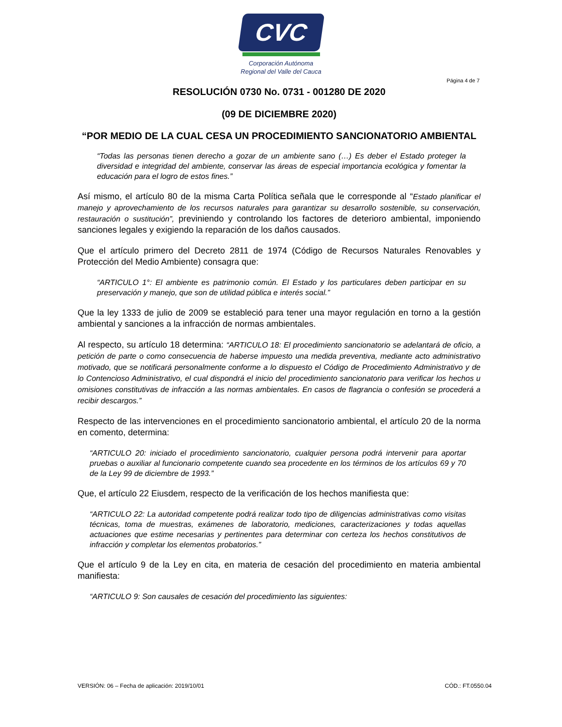CVC
Corporación Autónoma
Regional del Valle del Cauca
Página 4 de 7
RESOLUCIÓN 0730 No. 0731 - 001280 DE 2020
(09 DE DICIEMBRE 2020)
“POR MEDIO DE LA CUAL CESA UN PROCEDIMIENTO SANCIONATORIO AMBIENTAL
“Todas las personas tienen derecho a gozar de un ambiente sano (…) Es deber el Estado proteger la diversidad e integridad del ambiente, conservar las áreas de especial importancia ecológica y fomentar la educación para el logro de estos fines.”
Así mismo, el artículo 80 de la misma Carta Política señala que le corresponde al “Estado planificar el manejo y aprovechamiento de los recursos naturales para garantizar su desarrollo sostenible, su conservación, restauración o sustitución”, previniendo y controlando los factores de deterioro ambiental, imponiendo sanciones legales y exigiendo la reparación de los daños causados.
Que el artículo primero del Decreto 2811 de 1974 (Código de Recursos Naturales Renovables y Protección del Medio Ambiente) consagra que:
“ARTICULO 1°: El ambiente es patrimonio común. El Estado y los particulares deben participar en su preservación y manejo, que son de utilidad pública e interés social.”
Que la ley 1333 de julio de 2009 se estableció para tener una mayor regulación en torno a la gestión ambiental y sanciones a la infracción de normas ambientales.
Al respecto, su artículo 18 determina: “ARTICULO 18: El procedimiento sancionatorio se adelantará de oficio, a petición de parte o como consecuencia de haberse impuesto una medida preventiva, mediante acto administrativo motivado, que se notificará personalmente conforme a lo dispuesto el Código de Procedimiento Administrativo y de lo Contencioso Administrativo, el cual dispondrá el inicio del procedimiento sancionatorio para verificar los hechos u omisiones constitutivas de infracción a las normas ambientales. En casos de flagrancia o confesión se procederá a recibir descargos.”
Respecto de las intervenciones en el procedimiento sancionatorio ambiental, el artículo 20 de la norma en comento, determina:
“ARTICULO 20: iniciado el procedimiento sancionatorio, cualquier persona podrá intervenir para aportar pruebas o auxiliar al funcionario competente cuando sea procedente en los términos de los artículos 69 y 70 de la Ley 99 de diciembre de 1993.”
Que, el artículo 22 Eiusdem, respecto de la verificación de los hechos manifiesta que:
“ARTICULO 22: La autoridad competente podrá realizar todo tipo de diligencias administrativas como visitas técnicas, toma de muestras, exámenes de laboratorio, mediciones, caracterizaciones y todas aquellas actuaciones que estime necesarias y pertinentes para determinar con certeza los hechos constitutivos de infracción y completar los elementos probatorios.”
Que el artículo 9 de la Ley en cita, en materia de cesación del procedimiento en materia ambiental manifiesta:
“ARTICULO 9: Son causales de cesación del procedimiento las siguientes:
VERSIÓN: 06 – Fecha de aplicación: 2019/10/01 CÓD.: FT.0550.04